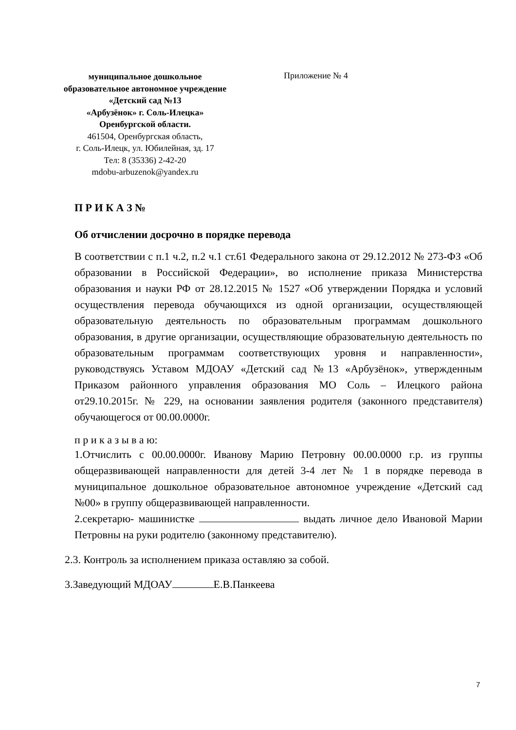муниципальное дошкольное
образовательное автономное учреждение
«Детский сад №13
«Арбузёнок» г. Соль-Илецка»
Оренбургской области.
461504, Оренбургская область,
г. Соль-Илецк, ул. Юбилейная, зд. 17
Тел: 8 (35336) 2-42-20
mdobu-arbuzenok@yandex.ru
Приложение № 4
П Р И К А З №
Об отчислении досрочно в порядке перевода
В соответствии с п.1 ч.2, п.2 ч.1 ст.61 Федерального закона от 29.12.2012 № 273-ФЗ «Об образовании в Российской Федерации», во исполнение приказа Министерства образования и науки РФ от 28.12.2015 № 1527 «Об утверждении Порядка и условий осуществления перевода обучающихся из одной организации, осуществляющей образовательную деятельность по образовательным программам дошкольного образования, в другие организации, осуществляющие образовательную деятельность по образовательным программам соответствующих уровня и направленности», руководствуясь Уставом МДОАУ «Детский сад №13 «Арбузёнок», утвержденным Приказом районного управления образования МО Соль – Илецкого района от29.10.2015г. № 229, на основании заявления родителя (законного представителя) обучающегося от 00.00.0000г.
п р и к а з ы в а ю:
1.Отчислить с 00.00.0000г. Иванову Марию Петровну 00.00.0000 г.р. из группы общеразвивающей направленности для детей 3-4 лет № 1 в порядке перевода в муниципальное дошкольное образовательное автономное учреждение «Детский сад №00» в группу общеразвивающей направленности.
2.секретарю- машинистке выдать личное дело Ивановой Марии Петровны на руки родителю (законному представителю).
2.3. Контроль за исполнением приказа оставляю за собой.
3.Заведующий МДОАУ Е.В.Панкеева
7